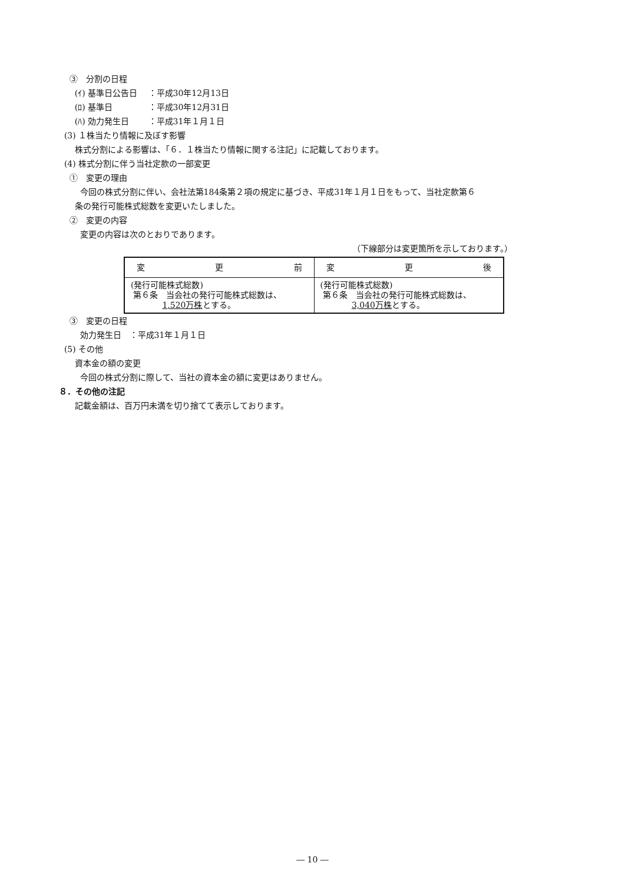③　分割の日程
(ｲ) 基準日公告日　 ：平成30年12月13日
(ﾛ) 基準日　　　　 ：平成30年12月31日
(ﾊ) 効力発生日　　 ：平成31年１月１日
(3) １株当たり情報に及ぼす影響
株式分割による影響は、「６．１株当たり情報に関する注記」に記載しております。
(4) 株式分割に伴う当社定款の一部変更
①　変更の理由
今回の株式分割に伴い、会社法第184条第２項の規定に基づき、平成31年１月１日をもって、当社定款第６
条の発行可能株式総数を変更いたしました。
②　変更の内容
変更の内容は次のとおりであります。
（下線部分は変更箇所を示しております。）
| 変 更 前 | 変 更 後 |
| --- | --- |
| (発行可能株式総数) 第６条 当会社の発行可能株式総数は、 1,520万株 とする。 | (発行可能株式総数) 第６条 当会社の発行可能株式総数は、 3,040万株 とする。 |
③　変更の日程
効力発生日　：平成31年１月１日
(5) その他
資本金の額の変更
今回の株式分割に際して、当社の資本金の額に変更はありません。
８．その他の注記
記載金額は、百万円未満を切り捨てて表示しております。
― 10 ―